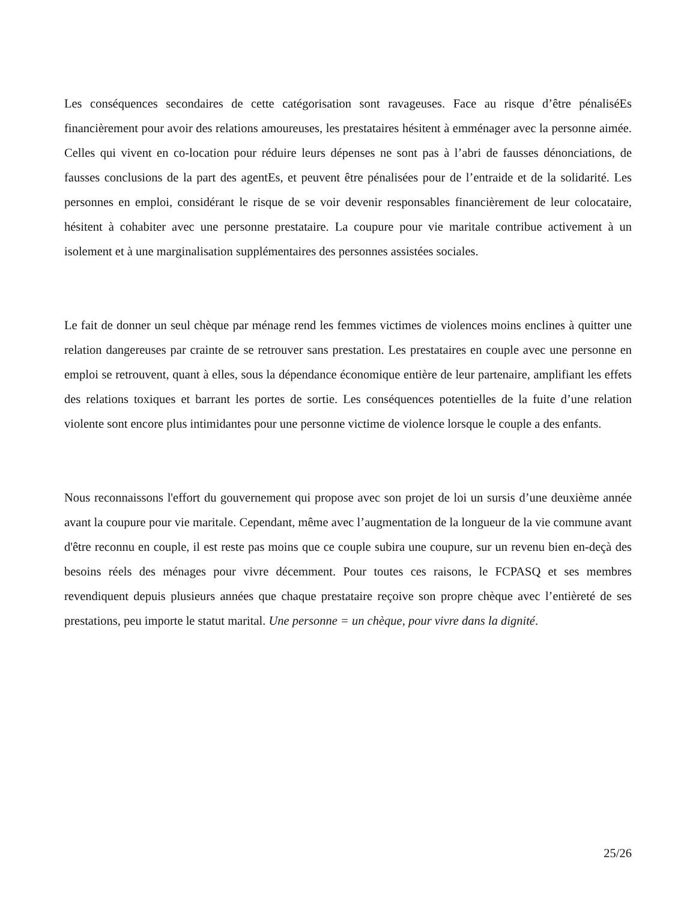Les conséquences secondaires de cette catégorisation sont ravageuses. Face au risque d’être pénaliséEs financièrement pour avoir des relations amoureuses, les prestataires hésitent à emménager avec la personne aimée. Celles qui vivent en co-location pour réduire leurs dépenses ne sont pas à l’abri de fausses dénonciations, de fausses conclusions de la part des agentEs, et peuvent être pénalisées pour de l’entraide et de la solidarité. Les personnes en emploi, considérant le risque de se voir devenir responsables financièrement de leur colocataire, hésitent à cohabiter avec une personne prestataire. La coupure pour vie maritale contribue activement à un isolement et à une marginalisation supplémentaires des personnes assistées sociales.
Le fait de donner un seul chèque par ménage rend les femmes victimes de violences moins enclines à quitter une relation dangereuses par crainte de se retrouver sans prestation. Les prestataires en couple avec une personne en emploi se retrouvent, quant à elles, sous la dépendance économique entière de leur partenaire, amplifiant les effets des relations toxiques et barrant les portes de sortie. Les conséquences potentielles de la fuite d’une relation violente sont encore plus intimidantes pour une personne victime de violence lorsque le couple a des enfants.
Nous reconnaissons l'effort du gouvernement qui propose avec son projet de loi un sursis d’une deuxième année avant la coupure pour vie maritale. Cependant, même avec l’augmentation de la longueur de la vie commune avant d'être reconnu en couple, il est reste pas moins que ce couple subira une coupure, sur un revenu bien en-deçà des besoins réels des ménages pour vivre décemment. Pour toutes ces raisons, le FCPASQ et ses membres revendiquent depuis plusieurs années que chaque prestataire reçoive son propre chèque avec l’entièreté de ses prestations, peu importe le statut marital. Une personne = un chèque, pour vivre dans la dignité.
25/26